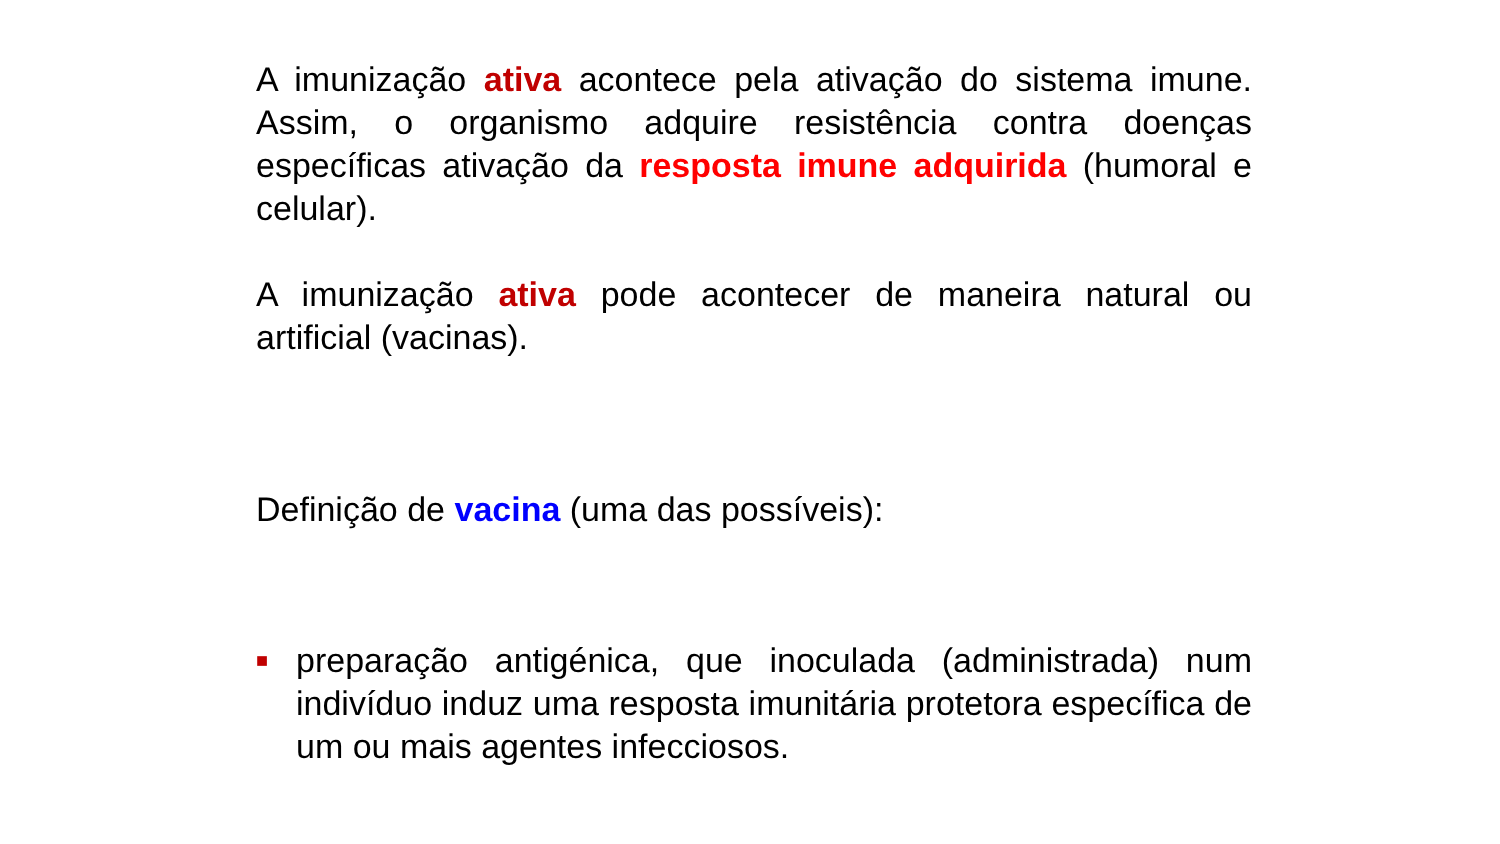A imunização ativa acontece pela ativação do sistema imune. Assim, o organismo adquire resistência contra doenças específicas ativação da resposta imune adquirida (humoral e celular).
A imunização ativa pode acontecer de maneira natural ou artificial (vacinas).
Definição de vacina (uma das possíveis):
■
preparação antigénica, que inoculada (administrada) num indivíduo induz uma resposta imunitária protetora específica de um ou mais agentes infecciosos.